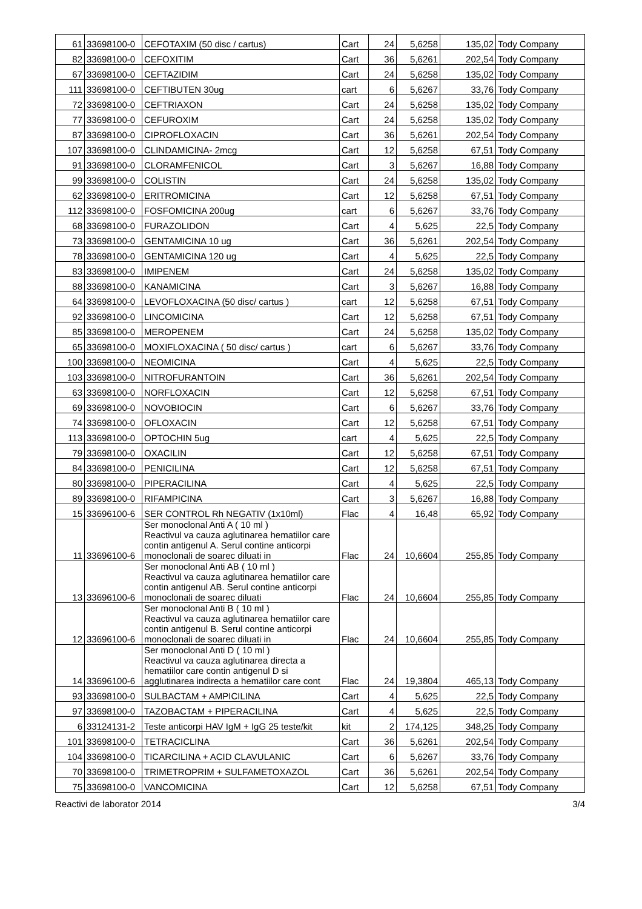| 61 | 33698100-0 | CEFOTAXIM (50 disc / cartus) | Cart | 24 | 5,6258 | 135,02 | Tody Company |
| 82 | 33698100-0 | CEFOXITIM | Cart | 36 | 5,6261 | 202,54 | Tody Company |
| 67 | 33698100-0 | CEFTAZIDIM | Cart | 24 | 5,6258 | 135,02 | Tody Company |
| 111 | 33698100-0 | CEFTIBUTEN 30ug | cart | 6 | 5,6267 | 33,76 | Tody Company |
| 72 | 33698100-0 | CEFTRIAXON | Cart | 24 | 5,6258 | 135,02 | Tody Company |
| 77 | 33698100-0 | CEFUROXIM | Cart | 24 | 5,6258 | 135,02 | Tody Company |
| 87 | 33698100-0 | CIPROFLOXACIN | Cart | 36 | 5,6261 | 202,54 | Tody Company |
| 107 | 33698100-0 | CLINDAMICINA- 2mcg | Cart | 12 | 5,6258 | 67,51 | Tody Company |
| 91 | 33698100-0 | CLORAMFENICOL | Cart | 3 | 5,6267 | 16,88 | Tody Company |
| 99 | 33698100-0 | COLISTIN | Cart | 24 | 5,6258 | 135,02 | Tody Company |
| 62 | 33698100-0 | ERITROMICINA | Cart | 12 | 5,6258 | 67,51 | Tody Company |
| 112 | 33698100-0 | FOSFOMICINA 200ug | cart | 6 | 5,6267 | 33,76 | Tody Company |
| 68 | 33698100-0 | FURAZOLIDON | Cart | 4 | 5,625 | 22,5 | Tody Company |
| 73 | 33698100-0 | GENTAMICINA 10 ug | Cart | 36 | 5,6261 | 202,54 | Tody Company |
| 78 | 33698100-0 | GENTAMICINA 120 ug | Cart | 4 | 5,625 | 22,5 | Tody Company |
| 83 | 33698100-0 | IMIPENEM | Cart | 24 | 5,6258 | 135,02 | Tody Company |
| 88 | 33698100-0 | KANAMICINA | Cart | 3 | 5,6267 | 16,88 | Tody Company |
| 64 | 33698100-0 | LEVOFLOXACINA (50 disc/ cartus ) | cart | 12 | 5,6258 | 67,51 | Tody Company |
| 92 | 33698100-0 | LINCOMICINA | Cart | 12 | 5,6258 | 67,51 | Tody Company |
| 85 | 33698100-0 | MEROPENEM | Cart | 24 | 5,6258 | 135,02 | Tody Company |
| 65 | 33698100-0 | MOXIFLOXACINA ( 50 disc/ cartus ) | cart | 6 | 5,6267 | 33,76 | Tody Company |
| 100 | 33698100-0 | NEOMICINA | Cart | 4 | 5,625 | 22,5 | Tody Company |
| 103 | 33698100-0 | NITROFURANTOIN | Cart | 36 | 5,6261 | 202,54 | Tody Company |
| 63 | 33698100-0 | NORFLOXACIN | Cart | 12 | 5,6258 | 67,51 | Tody Company |
| 69 | 33698100-0 | NOVOBIOCIN | Cart | 6 | 5,6267 | 33,76 | Tody Company |
| 74 | 33698100-0 | OFLOXACIN | Cart | 12 | 5,6258 | 67,51 | Tody Company |
| 113 | 33698100-0 | OPTOCHIN 5ug | cart | 4 | 5,625 | 22,5 | Tody Company |
| 79 | 33698100-0 | OXACILIN | Cart | 12 | 5,6258 | 67,51 | Tody Company |
| 84 | 33698100-0 | PENICILINA | Cart | 12 | 5,6258 | 67,51 | Tody Company |
| 80 | 33698100-0 | PIPERACILINA | Cart | 4 | 5,625 | 22,5 | Tody Company |
| 89 | 33698100-0 | RIFAMPICINA | Cart | 3 | 5,6267 | 16,88 | Tody Company |
| 15 | 33696100-6 | SER CONTROL Rh NEGATIV (1x10ml) | Flac | 4 | 16,48 | 65,92 | Tody Company |
| 11 | 33696100-6 | Ser monoclonal Anti A ( 10 ml ) Reactivul va cauza aglutinarea hematiilor care contin antigenul A. Serul contine anticorpi monoclonali de soarec diluati in | Flac | 24 | 10,6604 | 255,85 | Tody Company |
| 13 | 33696100-6 | Ser monoclonal Anti AB ( 10 ml ) Reactivul va cauza aglutinarea hematiilor care contin antigenul AB. Serul contine anticorpi monoclonali de soarec diluati | Flac | 24 | 10,6604 | 255,85 | Tody Company |
| 12 | 33696100-6 | Ser monoclonal Anti B ( 10 ml ) Reactivul va cauza aglutinarea hematiilor care contin antigenul B. Serul contine anticorpi monoclonali de soarec diluati in | Flac | 24 | 10,6604 | 255,85 | Tody Company |
| 14 | 33696100-6 | Ser monoclonal Anti D ( 10 ml ) Reactivul va cauza aglutinarea directa a hematiilor care contin antigenul D si agglutinarea indirecta a hematiilor care cont | Flac | 24 | 19,3804 | 465,13 | Tody Company |
| 93 | 33698100-0 | SULBACTAM + AMPICILINA | Cart | 4 | 5,625 | 22,5 | Tody Company |
| 97 | 33698100-0 | TAZOBACTAM + PIPERACILINA | Cart | 4 | 5,625 | 22,5 | Tody Company |
| 6 | 33124131-2 | Teste anticorpi HAV IgM + IgG 25 teste/kit | kit | 2 | 174,125 | 348,25 | Tody Company |
| 101 | 33698100-0 | TETRACICLINA | Cart | 36 | 5,6261 | 202,54 | Tody Company |
| 104 | 33698100-0 | TICARCILINA + ACID CLAVULANIC | Cart | 6 | 5,6267 | 33,76 | Tody Company |
| 70 | 33698100-0 | TRIMETROPRIM + SULFAMETOXAZOL | Cart | 36 | 5,6261 | 202,54 | Tody Company |
| 75 | 33698100-0 | VANCOMICINA | Cart | 12 | 5,6258 | 67,51 | Tody Company |
Reactivi de laborator 2014 3/4